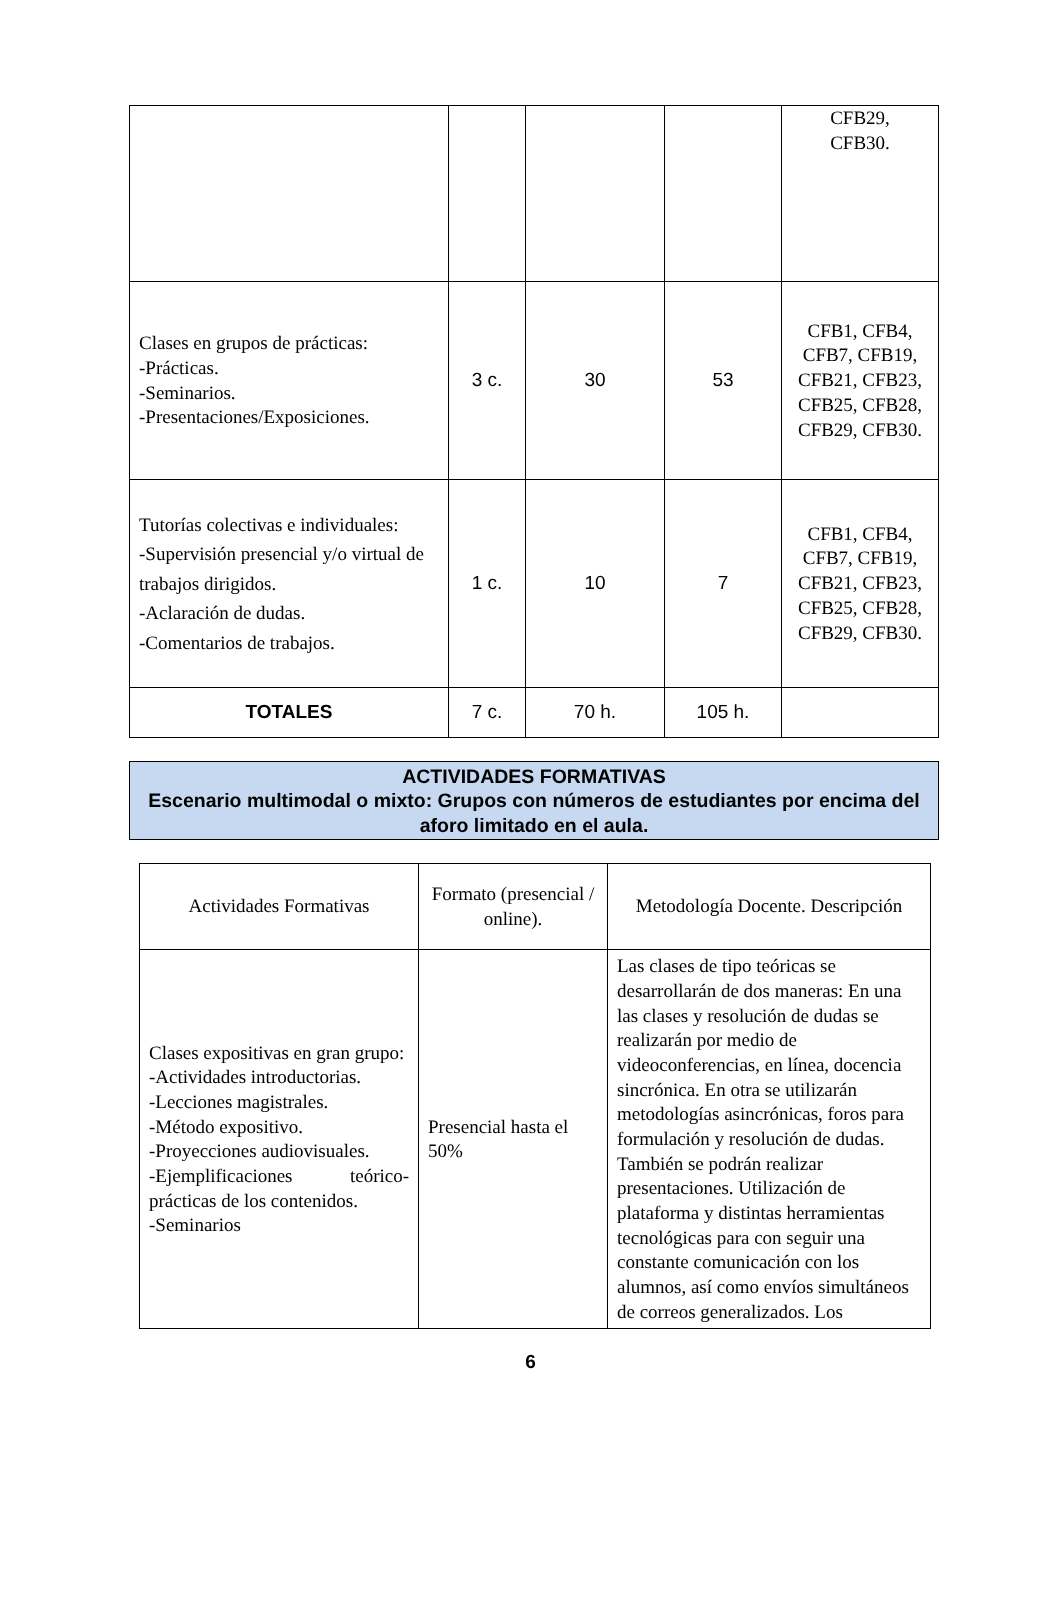| | | | | CFB29, CFB30. |
| Clases en grupos de prácticas: -Prácticas. -Seminarios. -Presentaciones/Exposiciones. | 3 c. | 30 | 53 | CFB1, CFB4, CFB7, CFB19, CFB21, CFB23, CFB25, CFB28, CFB29, CFB30. |
| Tutorías colectivas e individuales: -Supervisión presencial y/o virtual de trabajos dirigidos. -Aclaración de dudas. -Comentarios de trabajos. | 1 c. | 10 | 7 | CFB1, CFB4, CFB7, CFB19, CFB21, CFB23, CFB25, CFB28, CFB29, CFB30. |
| TOTALES | 7 c. | 70 h. | 105 h. | |
ACTIVIDADES FORMATIVAS
Escenario multimodal o mixto: Grupos con números de estudiantes por encima del aforo limitado en el aula.
| Actividades Formativas | Formato (presencial / online). | Metodología Docente. Descripción |
| Clases expositivas en gran grupo: -Actividades introductorias. -Lecciones magistrales. -Método expositivo. -Proyecciones audiovisuales. -Ejemplificaciones teórico-prácticas de los contenidos. -Seminarios | Presencial hasta el 50% | Las clases de tipo teóricas se desarrollarán de dos maneras: En una las clases y resolución de dudas se realizarán por medio de videoconferencias, en línea, docencia sincrónica. En otra se utilizarán metodologías asincrónicas, foros para formulación y resolución de dudas. También se podrán realizar presentaciones. Utilización de plataforma y distintas herramientas tecnológicas para con seguir una constante comunicación con los alumnos, así como envíos simultáneos de correos generalizados. Los |
6